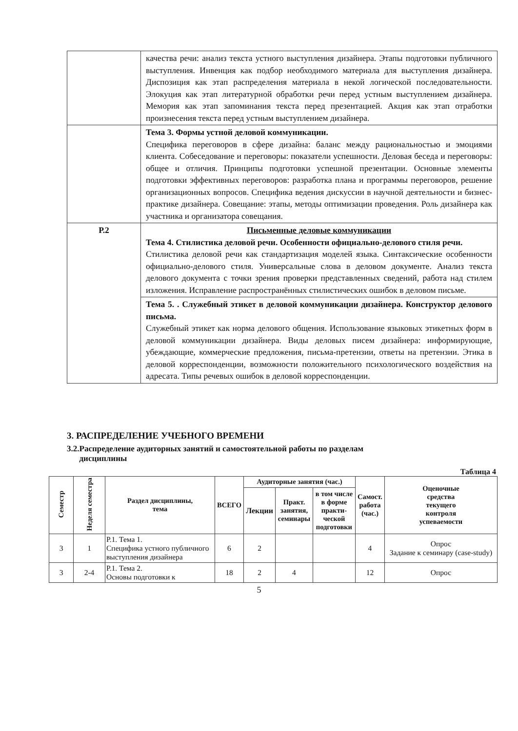| | качества речи: анализ текста устного выступления дизайнера. Этапы подготовки публичного выступления. Инвенция как подбор необходимого материала для выступления дизайнера. Диспозиция как этап распределения материала в некой логической последовательности. Элокуция как этап литературной обработки речи перед устным выступлением дизайнера. Мемория как этап запоминания текста перед презентацией. Акция как этап отработки произнесения текста перед устным выступлением дизайнера. |
| | Тема 3. Формы устной деловой коммуникации. Специфика переговоров в сфере дизайна: баланс между рациональностью и эмоциями клиента. Собеседование и переговоры: показатели успешности. Деловая беседа и переговоры: общее и отличия. Принципы подготовки успешной презентации. Основные элементы подготовки эффективных переговоров: разработка плана и программы переговоров, решение организационных вопросов. Специфика ведения дискуссии в научной деятельности и бизнес-практике дизайнера. Совещание: этапы, методы оптимизации проведения. Роль дизайнера как участника и организатора совещания. |
| Р.2 | Письменные деловые коммуникации Тема 4. Стилистика деловой речи. Особенности официально-делового стиля речи. Стилистика деловой речи как стандартизация моделей языка. Синтаксические особенности официально-делового стиля. Универсальные слова в деловом документе. Анализ текста делового документа с точки зрения проверки представленных сведений, работа над стилем изложения. Исправление распространённых стилистических ошибок в деловом письме. |
| | Тема 5. . Служебный этикет в деловой коммуникации дизайнера. Конструктор делового письма. Служебный этикет как норма делового общения. Использование языковых этикетных форм в деловой коммуникации дизайнера. Виды деловых писем дизайнера: информирующие, убеждающие, коммерческие предложения, письма-претензии, ответы на претензии. Этика в деловой корреспонденции, возможности положительного психологического воздействия на адресата. Типы речевых ошибок в деловой корреспонденции. |
3. РАСПРЕДЕЛЕНИЕ УЧЕБНОГО ВРЕМЕНИ
3.2.Распределение аудиторных занятий и самостоятельной работы по разделам
дисциплины
Таблица 4
| Семестр | Неделя семестра | Раздел дисциплины, тема | ВСЕГО | Аудиторные занятия (час.) | | | Самост. работа (час.) | Оценочные средства текущего контроля успеваемости |
| --- | --- | --- | --- | --- | --- | --- | --- | --- |
| | | | | Лекции | Практ. занятия, семинары | в том числе в форме практи- ческой подготовки | | |
| 3 | 1 | Р.1. Тема 1. Специфика устного публичного выступления дизайнера | 6 | 2 | | | 4 | Опрос Задание к семинару (case-study) |
| 3 | 2-4 | Р.1. Тема 2. Основы подготовки к | 18 | 2 | 4 | | 12 | Опрос |
5